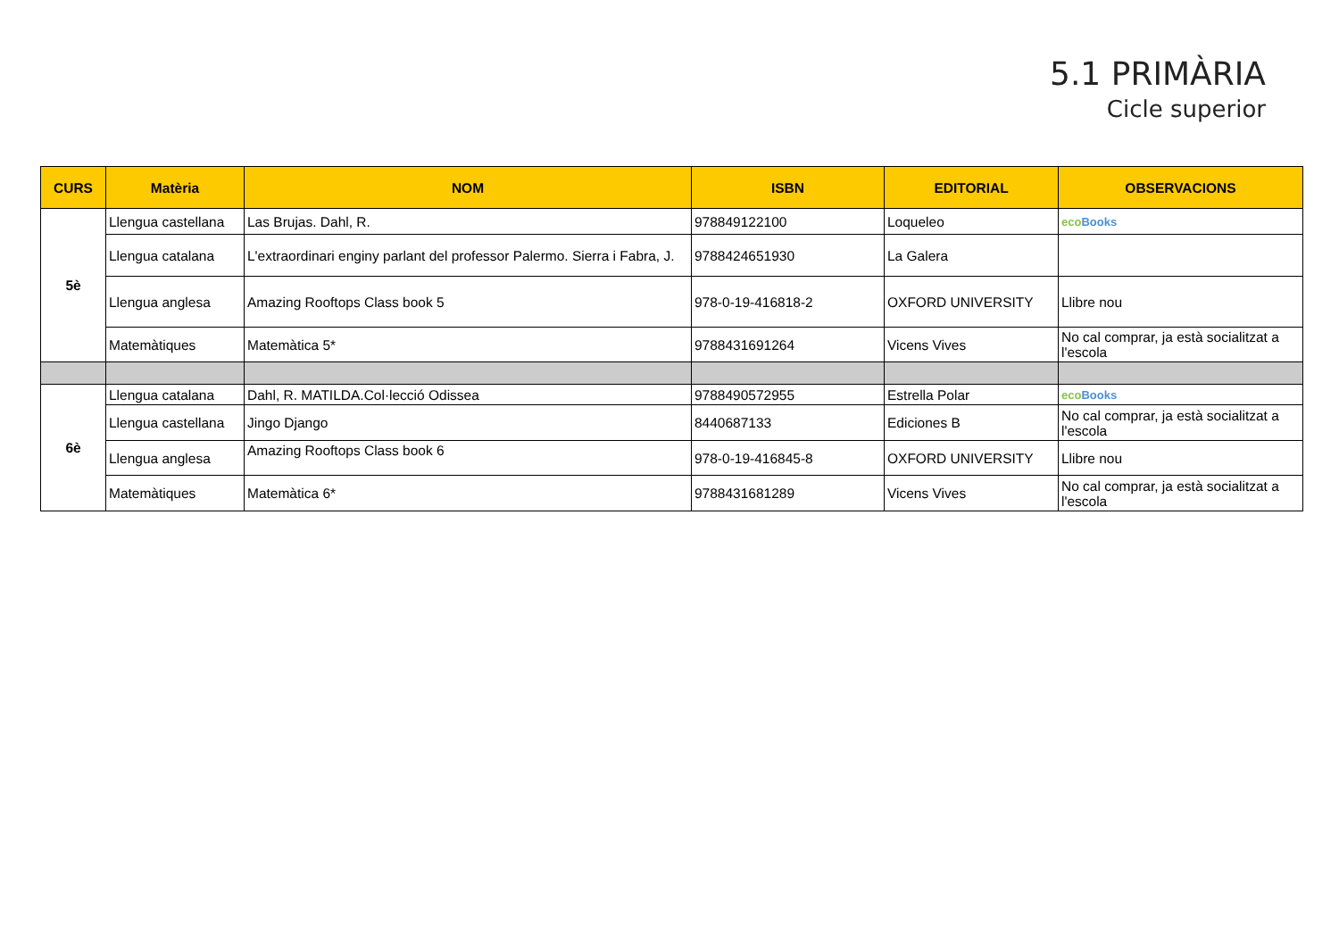5.1 PRIMÀRIA
Cicle superior
| CURS | Matèria | NOM | ISBN | EDITORIAL | OBSERVACIONS |
| --- | --- | --- | --- | --- | --- |
| 5è | Llengua castellana | Las Brujas. Dahl, R. | 978849122100 | Loqueleo | eco Books |
| | Llengua catalana | L'extraordinari enginy parlant del professor Palermo. Sierra i Fabra, J. | 9788424651930 | La Galera | |
| | Llengua anglesa | Amazing Rooftops Class book 5 | 978-0-19-416818-2 | OXFORD UNIVERSITY | Llibre nou |
| | Matemàtiques | Matemàtica 5* | 9788431691264 | Vicens Vives | No cal comprar, ja està socialitzat a l'escola |
| 6è | Llengua catalana | Dahl, R. MATILDA.Col·lecció Odissea | 9788490572955 | Estrella Polar | eco Books |
| | Llengua castellana | Jingo Django | 8440687133 | Ediciones B | No cal comprar, ja està socialitzat a l'escola |
| | Llengua anglesa | Amazing Rooftops Class book 6 | 978-0-19-416845-8 | OXFORD UNIVERSITY | Llibre nou |
| | Matemàtiques | Matemàtica 6* | 9788431681289 | Vicens Vives | No cal comprar, ja està socialitzat a l'escola |